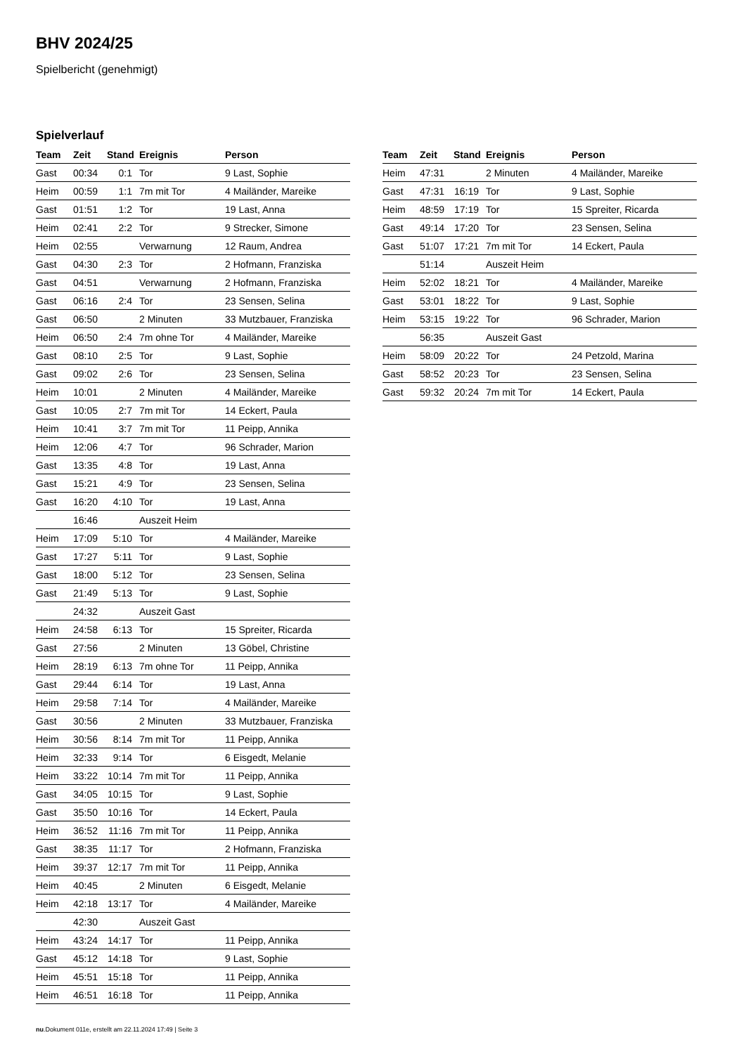BHV 2024/25
Spielbericht (genehmigt)
Spielverlauf
| Team | Zeit | Stand | Ereignis | Person |
| --- | --- | --- | --- | --- |
| Gast | 00:34 | 0:1 | Tor | 9 Last, Sophie |
| Heim | 00:59 | 1:1 | 7m mit Tor | 4 Mailänder, Mareike |
| Gast | 01:51 | 1:2 | Tor | 19 Last, Anna |
| Heim | 02:41 | 2:2 | Tor | 9 Strecker, Simone |
| Heim | 02:55 | | Verwarnung | 12 Raum, Andrea |
| Gast | 04:30 | 2:3 | Tor | 2 Hofmann, Franziska |
| Gast | 04:51 | | Verwarnung | 2 Hofmann, Franziska |
| Gast | 06:16 | 2:4 | Tor | 23 Sensen, Selina |
| Gast | 06:50 | | 2 Minuten | 33 Mutzbauer, Franziska |
| Heim | 06:50 | 2:4 | 7m ohne Tor | 4 Mailänder, Mareike |
| Gast | 08:10 | 2:5 | Tor | 9 Last, Sophie |
| Gast | 09:02 | 2:6 | Tor | 23 Sensen, Selina |
| Heim | 10:01 | | 2 Minuten | 4 Mailänder, Mareike |
| Gast | 10:05 | 2:7 | 7m mit Tor | 14 Eckert, Paula |
| Heim | 10:41 | 3:7 | 7m mit Tor | 11 Peipp, Annika |
| Heim | 12:06 | 4:7 | Tor | 96 Schrader, Marion |
| Gast | 13:35 | 4:8 | Tor | 19 Last, Anna |
| Gast | 15:21 | 4:9 | Tor | 23 Sensen, Selina |
| Gast | 16:20 | 4:10 | Tor | 19 Last, Anna |
| | 16:46 | | Auszeit Heim | |
| Heim | 17:09 | 5:10 | Tor | 4 Mailänder, Mareike |
| Gast | 17:27 | 5:11 | Tor | 9 Last, Sophie |
| Gast | 18:00 | 5:12 | Tor | 23 Sensen, Selina |
| Gast | 21:49 | 5:13 | Tor | 9 Last, Sophie |
| | 24:32 | | Auszeit Gast | |
| Heim | 24:58 | 6:13 | Tor | 15 Spreiter, Ricarda |
| Gast | 27:56 | | 2 Minuten | 13 Göbel, Christine |
| Heim | 28:19 | 6:13 | 7m ohne Tor | 11 Peipp, Annika |
| Gast | 29:44 | 6:14 | Tor | 19 Last, Anna |
| Heim | 29:58 | 7:14 | Tor | 4 Mailänder, Mareike |
| Gast | 30:56 | | 2 Minuten | 33 Mutzbauer, Franziska |
| Heim | 30:56 | 8:14 | 7m mit Tor | 11 Peipp, Annika |
| Heim | 32:33 | 9:14 | Tor | 6 Eisgedt, Melanie |
| Heim | 33:22 | 10:14 | 7m mit Tor | 11 Peipp, Annika |
| Gast | 34:05 | 10:15 | Tor | 9 Last, Sophie |
| Gast | 35:50 | 10:16 | Tor | 14 Eckert, Paula |
| Heim | 36:52 | 11:16 | 7m mit Tor | 11 Peipp, Annika |
| Gast | 38:35 | 11:17 | Tor | 2 Hofmann, Franziska |
| Heim | 39:37 | 12:17 | 7m mit Tor | 11 Peipp, Annika |
| Heim | 40:45 | | 2 Minuten | 6 Eisgedt, Melanie |
| Heim | 42:18 | 13:17 | Tor | 4 Mailänder, Mareike |
| | 42:30 | | Auszeit Gast | |
| Heim | 43:24 | 14:17 | Tor | 11 Peipp, Annika |
| Gast | 45:12 | 14:18 | Tor | 9 Last, Sophie |
| Heim | 45:51 | 15:18 | Tor | 11 Peipp, Annika |
| Heim | 46:51 | 16:18 | Tor | 11 Peipp, Annika |
| Team | Zeit | Stand | Ereignis | Person |
| --- | --- | --- | --- | --- |
| Heim | 47:31 | | 2 Minuten | 4 Mailänder, Mareike |
| Gast | 47:31 | 16:19 | Tor | 9 Last, Sophie |
| Heim | 48:59 | 17:19 | Tor | 15 Spreiter, Ricarda |
| Gast | 49:14 | 17:20 | Tor | 23 Sensen, Selina |
| Gast | 51:07 | 17:21 | 7m mit Tor | 14 Eckert, Paula |
| | 51:14 | | Auszeit Heim | |
| Heim | 52:02 | 18:21 | Tor | 4 Mailänder, Mareike |
| Gast | 53:01 | 18:22 | Tor | 9 Last, Sophie |
| Heim | 53:15 | 19:22 | Tor | 96 Schrader, Marion |
| | 56:35 | | Auszeit Gast | |
| Heim | 58:09 | 20:22 | Tor | 24 Petzold, Marina |
| Gast | 58:52 | 20:23 | Tor | 23 Sensen, Selina |
| Gast | 59:32 | 20:24 | 7m mit Tor | 14 Eckert, Paula |
nu.Dokument 011e, erstellt am 22.11.2024 17:49 | Seite 3